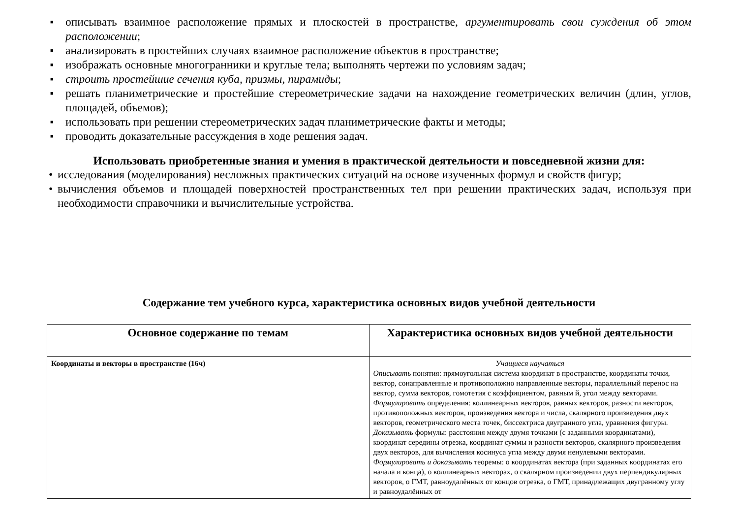■ описывать взаимное расположение прямых и плоскостей в пространстве, аргументировать свои суждения об этом расположении;
■ анализировать в простейших случаях взаимное расположение объектов в пространстве;
■ изображать основные многогранники и круглые тела; выполнять чертежи по условиям задач;
■ строить простейшие сечения куба, призмы, пирамиды;
■ решать планиметрические и простейшие стереометрические задачи на нахождение геометрических величин (длин, углов, площадей, объемов);
■ использовать при решении стереометрических задач планиметрические факты и методы;
■ проводить доказательные рассуждения в ходе решения задач.
Использовать приобретенные знания и умения в практической деятельности и повседневной жизни для:
• исследования (моделирования) несложных практических ситуаций на основе изученных формул и свойств фигур;
• вычисления объемов и площадей поверхностей пространственных тел при решении практических задач, используя при необходимости справочники и вычислительные устройства.
Содержание тем учебного курса, характеристика основных видов учебной деятельности
| Основное содержание по темам | Характеристика основных видов учебной деятельности |
| --- | --- |
| Координаты и векторы в пространстве (16ч) | Учащиеся научаться Описывать понятия: прямоугольная система координат в пространстве, координаты точки, вектор, сонаправленные и противоположно направленные векторы, параллельный перенос на вектор, сумма векторов, гомотетия с коэффициентом, равным й, угол между векторами. Формулировать определения: коллинеарных векторов, равных векторов, разности векторов, противоположных векторов, произведения вектора и числа, скалярного произведения двух векторов, геометрического места точек, биссектриса двугранного угла, уравнения фигуры. Доказывать формулы: расстояния между двумя точками (с заданными координатами), координат середины отрезка, координат суммы и разности векторов, скалярного произведения двух векторов, для вычисления косинуса угла между двумя ненулевыми векторами. Формулировать и доказывать теоремы: о координатах вектора (при заданных координатах его начала и конца), о коллинеарных векторах, о скалярном произведении двух перпендикулярных векторов, о ГМТ, равноудалённых от концов отрезка, о ГМТ, принадлежащих двугранному углу и равноудалённых от |